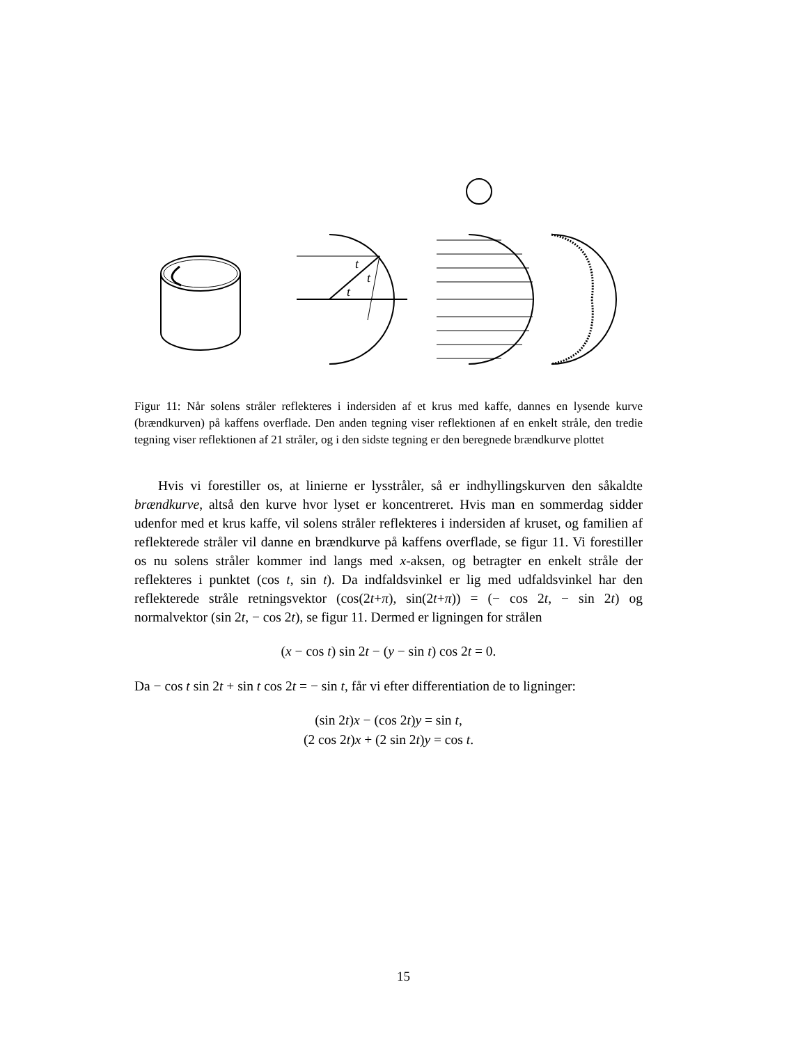t
t
t
Figur 11: Når solens stråler reflekteres i indersiden af et krus med kaffe, dannes en lysende kurve (brændkurven) på kaffens overflade. Den anden tegning viser reflektionen af en enkelt stråle, den tredie tegning viser reflektionen af 21 stråler, og i den sidste tegning er den beregnede brændkurve plottet
Hvis vi forestiller os, at linierne er lysstråler, så er indhyllingskurven den såkaldte brændkurve, altså den kurve hvor lyset er koncentreret. Hvis man en sommerdag sidder udenfor med et krus kaffe, vil solens stråler reflekteres i indersiden af kruset, og familien af reflekterede stråler vil danne en brændkurve på kaffens overflade, se figur 11. Vi forestiller os nu solens stråler kommer ind langs med x-aksen, og betragter en enkelt stråle der reflekteres i punktet (cos t, sin t). Da indfaldsvinkel er lig med udfaldsvinkel har den reflekterede stråle retningsvektor (cos(2t+π), sin(2t+π)) = (− cos 2t, − sin 2t) og normalvektor (sin 2t, − cos 2t), se figur 11. Dermed er ligningen for strålen
(x − cos t) sin 2t − (y − sin t) cos 2t = 0.
Da − cos t sin 2t + sin t cos 2t = − sin t, får vi efter differentiation de to ligninger:
(sin 2t)x − (cos 2t)y = sin t,
(2 cos 2t)x + (2 sin 2t)y = cos t.
15